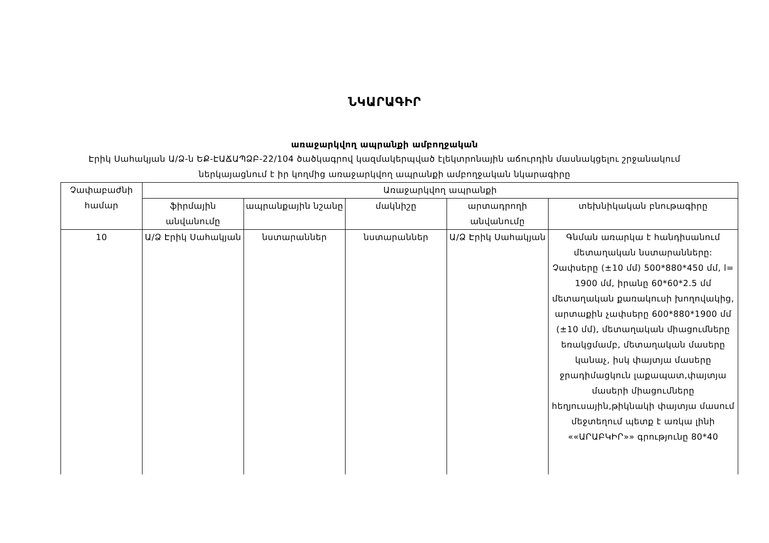ՆԿԱՐԱԳԻՐ
առաջարկվող ապրանքի ամբողջական
Էրիկ Սահակյան Ա/Ձ-ն ԵՔ-ԷԱՃԱՊՁԲ-22/104 ծածկագրով կազմակերպված էլեկտրոնային աճուրդին մասնակցելու շրջանակում
ներկայացնում է իր կողմից առաջարկվող ապրանքի ամբողջական նկարագիրը
| Չափաբաժնի համար | Առաջարկվող ապրանքի | | | | |
| --- | --- | --- | --- | --- | --- |
| | ֆիրմային անվանումը | ապրանքային նշանը | մակնիշը | արտադրողի անվանումը | տեխնիկական բնութագիրը |
| 10 | Ա/Ձ Էրիկ Սահակյան | նստարաններ | նստարաններ | Ա/Ձ Էրիկ Սահակյան | Գնման առարկա է հանդիսանում մետաղական նստարանները: Չափսերը (±10 մմ) 500*880*450 մմ, l= 1900 մմ, իրանը 60*60*2.5 մմ մետաղական քառակուսի խողովակից, արտաքին չափսերը 600*880*1900 մմ (±10 մմ), մետաղական միացումները եռակցմամբ, մետաղական մասերը կանաչ, իսկ փայտյա մասերը ջրադիմացկուն լաքապատ,փայտյա մասերի միացումները հեղյուսային,թիկնակի փայտյա մասում մեջտեղում պետք է առկա լինի ««ԱՐԱԲԿԻՐ»» գրությունը 80*40 |